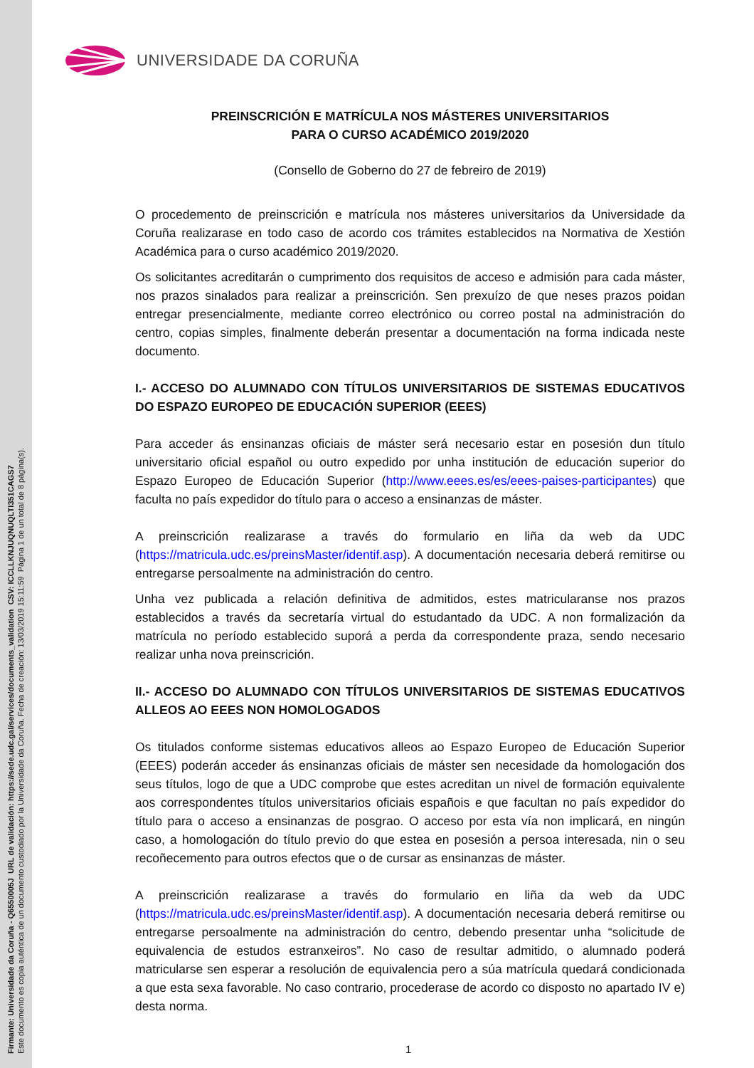Firmante: Universidade da Coruña - Q6550005J URL de validación: https://sede.udc.gal/services/documents_validation CSV: ICCLLKNJUQNUQLTI351CAGS7
Este documento es copia auténtica de un documento custodiado por la Universidade da Coruña. Fecha de creación: 13/03/2019 15:11:59 Página 1 de un total de 8 página(s).
UNIVERSIDADE DA CORUÑA
PREINSCRICIÓN E MATRÍCULA NOS MÁSTERES UNIVERSITARIOS
PARA O CURSO ACADÉMICO 2019/2020
(Consello de Goberno do 27 de febreiro de 2019)
O procedemento de preinscrición e matrícula nos másteres universitarios da Universidade da Coruña realizarase en todo caso de acordo cos trámites establecidos na Normativa de Xestión Académica para o curso académico 2019/2020.
Os solicitantes acreditarán o cumprimento dos requisitos de acceso e admisión para cada máster, nos prazos sinalados para realizar a preinscrición. Sen prexuízo de que neses prazos poidan entregar presencialmente, mediante correo electrónico ou correo postal na administración do centro, copias simples, finalmente deberán presentar a documentación na forma indicada neste documento.
I.- ACCESO DO ALUMNADO CON TÍTULOS UNIVERSITARIOS DE SISTEMAS EDUCATIVOS DO ESPAZO EUROPEO DE EDUCACIÓN SUPERIOR (EEES)
Para acceder ás ensinanzas oficiais de máster será necesario estar en posesión dun título universitario oficial español ou outro expedido por unha institución de educación superior do Espazo Europeo de Educación Superior (http://www.eees.es/es/eees-paises-participantes) que faculta no país expedidor do título para o acceso a ensinanzas de máster.
A preinscrición realizarase a través do formulario en liña da web da UDC (https://matricula.udc.es/preinsMaster/identif.asp). A documentación necesaria deberá remitirse ou entregarse persoalmente na administración do centro.
Unha vez publicada a relación definitiva de admitidos, estes matricularanse nos prazos establecidos a través da secretaría virtual do estudantado da UDC. A non formalización da matrícula no período establecido suporá a perda da correspondente praza, sendo necesario realizar unha nova preinscrición.
II.- ACCESO DO ALUMNADO CON TÍTULOS UNIVERSITARIOS DE SISTEMAS EDUCATIVOS ALLEOS AO EEES NON HOMOLOGADOS
Os titulados conforme sistemas educativos alleos ao Espazo Europeo de Educación Superior (EEES) poderán acceder ás ensinanzas oficiais de máster sen necesidade da homologación dos seus títulos, logo de que a UDC comprobe que estes acreditan un nivel de formación equivalente aos correspondentes títulos universitarios oficiais españois e que facultan no país expedidor do título para o acceso a ensinanzas de posgrao. O acceso por esta vía non implicará, en ningún caso, a homologación do título previo do que estea en posesión a persoa interesada, nin o seu recoñecemento para outros efectos que o de cursar as ensinanzas de máster.
A preinscrición realizarase a través do formulario en liña da web da UDC (https://matricula.udc.es/preinsMaster/identif.asp). A documentación necesaria deberá remitirse ou entregarse persoalmente na administración do centro, debendo presentar unha “solicitude de equivalencia de estudos estranxeiros”. No caso de resultar admitido, o alumnado poderá matricularse sen esperar a resolución de equivalencia pero a súa matrícula quedará condicionada a que esta sexa favorable. No caso contrario, procederase de acordo co disposto no apartado IV e) desta norma.
1